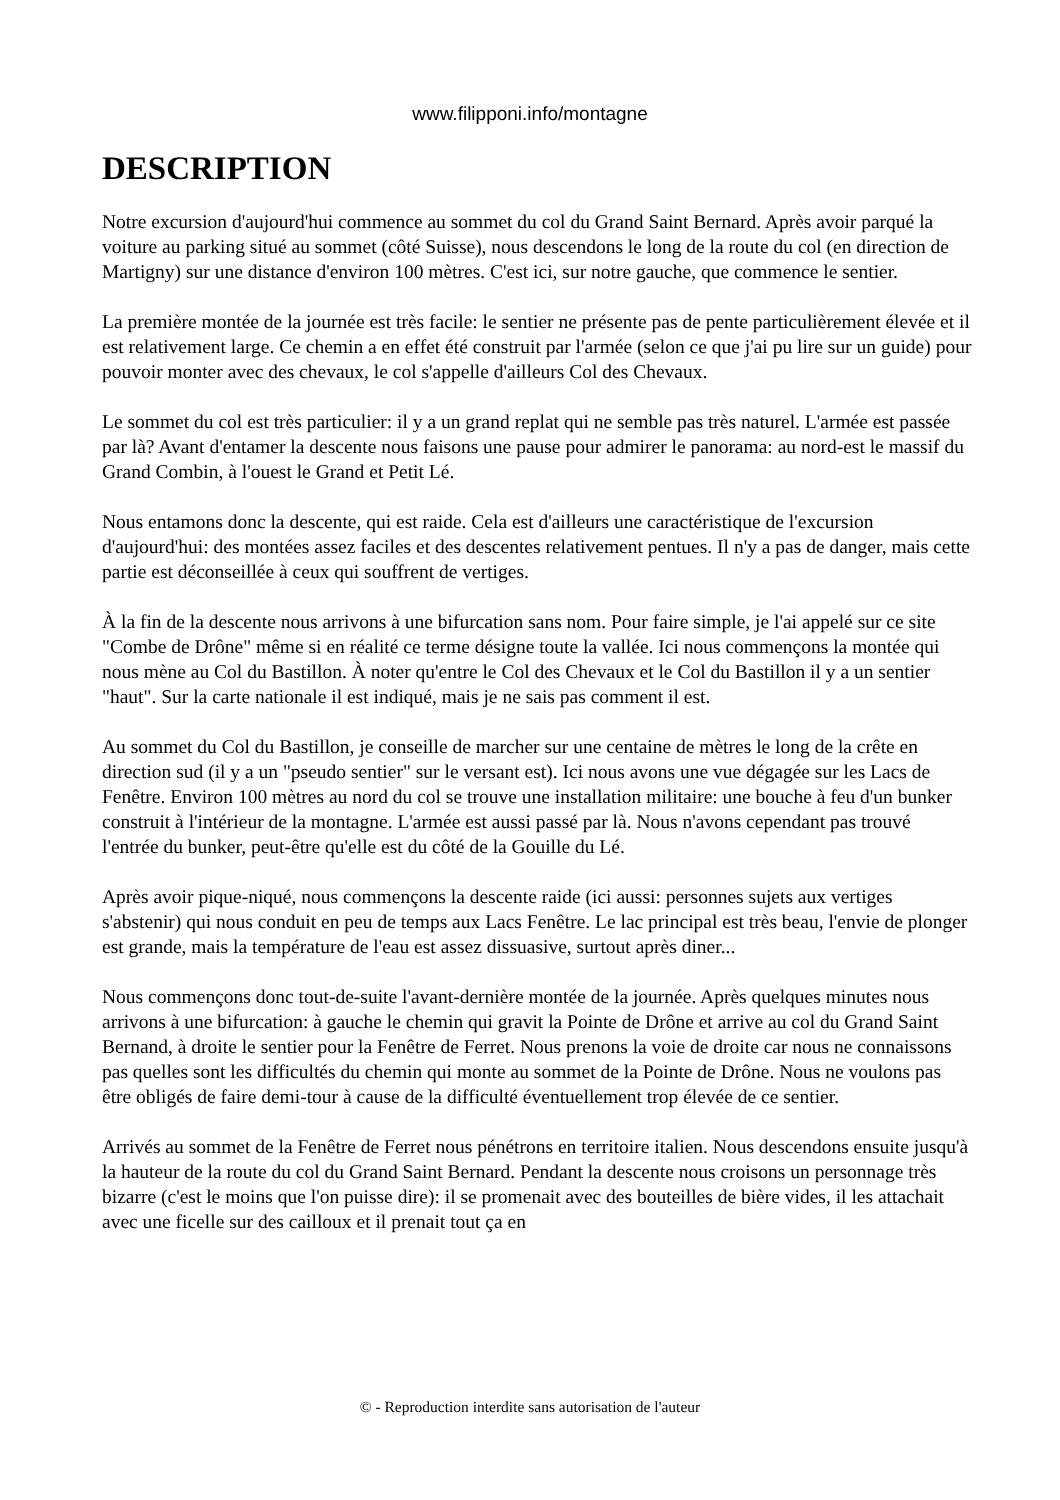www.filipponi.info/montagne
DESCRIPTION
Notre excursion d'aujourd'hui commence au sommet du col du Grand Saint Bernard. Après avoir parqué la voiture au parking situé au sommet (côté Suisse), nous descendons le long de la route du col (en direction de Martigny) sur une distance d'environ 100 mètres. C'est ici, sur notre gauche, que commence le sentier.
La première montée de la journée est très facile: le sentier ne présente pas de pente particulièrement élevée et il est relativement large. Ce chemin a en effet été construit par l'armée (selon ce que j'ai pu lire sur un guide) pour pouvoir monter avec des chevaux, le col s'appelle d'ailleurs Col des Chevaux.
Le sommet du col est très particulier: il y a un grand replat qui ne semble pas très naturel. L'armée est passée par là? Avant d'entamer la descente nous faisons une pause pour admirer le panorama: au nord-est le massif du Grand Combin, à l'ouest le Grand et Petit Lé.
Nous entamons donc la descente, qui est raide. Cela est d'ailleurs une caractéristique de l'excursion d'aujourd'hui: des montées assez faciles et des descentes relativement pentues. Il n'y a pas de danger, mais cette partie est déconseillée à ceux qui souffrent de vertiges.
À la fin de la descente nous arrivons à une bifurcation sans nom. Pour faire simple, je l'ai appelé sur ce site "Combe de Drône" même si en réalité ce terme désigne toute la vallée. Ici nous commençons la montée qui nous mène au Col du Bastillon. À noter qu'entre le Col des Chevaux et le Col du Bastillon il y a un sentier "haut". Sur la carte nationale il est indiqué, mais je ne sais pas comment il est.
Au sommet du Col du Bastillon, je conseille de marcher sur une centaine de mètres le long de la crête en direction sud (il y a un "pseudo sentier" sur le versant est). Ici nous avons une vue dégagée sur les Lacs de Fenêtre. Environ 100 mètres au nord du col se trouve une installation militaire: une bouche à feu d'un bunker construit à l'intérieur de la montagne. L'armée est aussi passé par là. Nous n'avons cependant pas trouvé l'entrée du bunker, peut-être qu'elle est du côté de la Gouille du Lé.
Après avoir pique-niqué, nous commençons la descente raide (ici aussi: personnes sujets aux vertiges s'abstenir) qui nous conduit en peu de temps aux Lacs Fenêtre. Le lac principal est très beau, l'envie de plonger est grande, mais la température de l'eau est assez dissuasive, surtout après diner...
Nous commençons donc tout-de-suite l'avant-dernière montée de la journée. Après quelques minutes nous arrivons à une bifurcation: à gauche le chemin qui gravit la Pointe de Drône et arrive au col du Grand Saint Bernand, à droite le sentier pour la Fenêtre de Ferret. Nous prenons la voie de droite car nous ne connaissons pas quelles sont les difficultés du chemin qui monte au sommet de la Pointe de Drône. Nous ne voulons pas être obligés de faire demi-tour à cause de la difficulté éventuellement trop élevée de ce sentier.
Arrivés au sommet de la Fenêtre de Ferret nous pénétrons en territoire italien. Nous descendons ensuite jusqu'à la hauteur de la route du col du Grand Saint Bernard. Pendant la descente nous croisons un personnage très bizarre (c'est le moins que l'on puisse dire): il se promenait avec des bouteilles de bière vides, il les attachait avec une ficelle sur des cailloux et il prenait tout ça en
© - Reproduction interdite sans autorisation de l'auteur